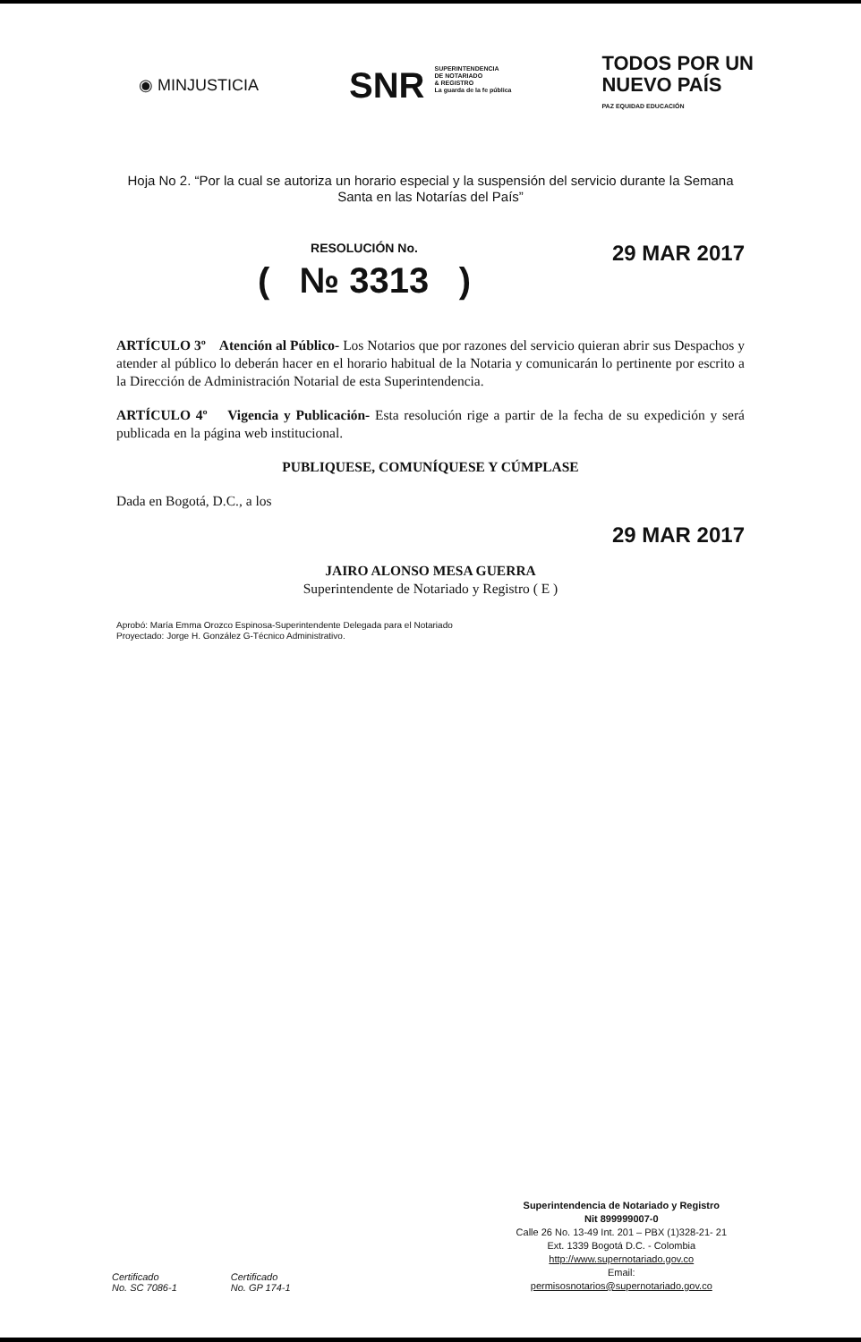◉ MINJUSTICIA
SNR SUPERINTENDENCIA
DE NOTARIADO
& REGISTRO
La guarda de la fe pública
TODOS POR UN
NUEVO PAÍS
PAZ EQUIDAD EDUCACIÓN
Hoja No 2. “Por la cual se autoriza un horario especial y la suspensión del servicio durante la Semana Santa en las Notarías del País”
RESOLUCIÓN No.
( № 3313 )
29 MAR 2017
ARTÍCULO 3º Atención al Público- Los Notarios que por razones del servicio quieran abrir sus Despachos y atender al público lo deberán hacer en el horario habitual de la Notaria y comunicarán lo pertinente por escrito a la Dirección de Administración Notarial de esta Superintendencia.
ARTÍCULO 4º Vigencia y Publicación- Esta resolución rige a partir de la fecha de su expedición y será publicada en la página web institucional.
PUBLIQUESE, COMUNÍQUESE Y CÚMPLASE
Dada en Bogotá, D.C., a los
29 MAR 2017
JAIRO ALONSO MESA GUERRA
Superintendente de Notariado y Registro ( E )
Aprobó: María Emma Orozco Espinosa-Superintendente Delegada para el Notariado
Proyectado: Jorge H. González G-Técnico Administrativo.
Certificado
No. SC 7086-1
Certificado
No. GP 174-1
Superintendencia de Notariado y Registro
Nit 899999007-0
Calle 26 No. 13-49 Int. 201 – PBX (1)328-21- 21
Ext. 1339 Bogotá D.C. - Colombia
http://www.supernotariado.gov.co
Email:
permisosnotarios@supernotariado.gov.co